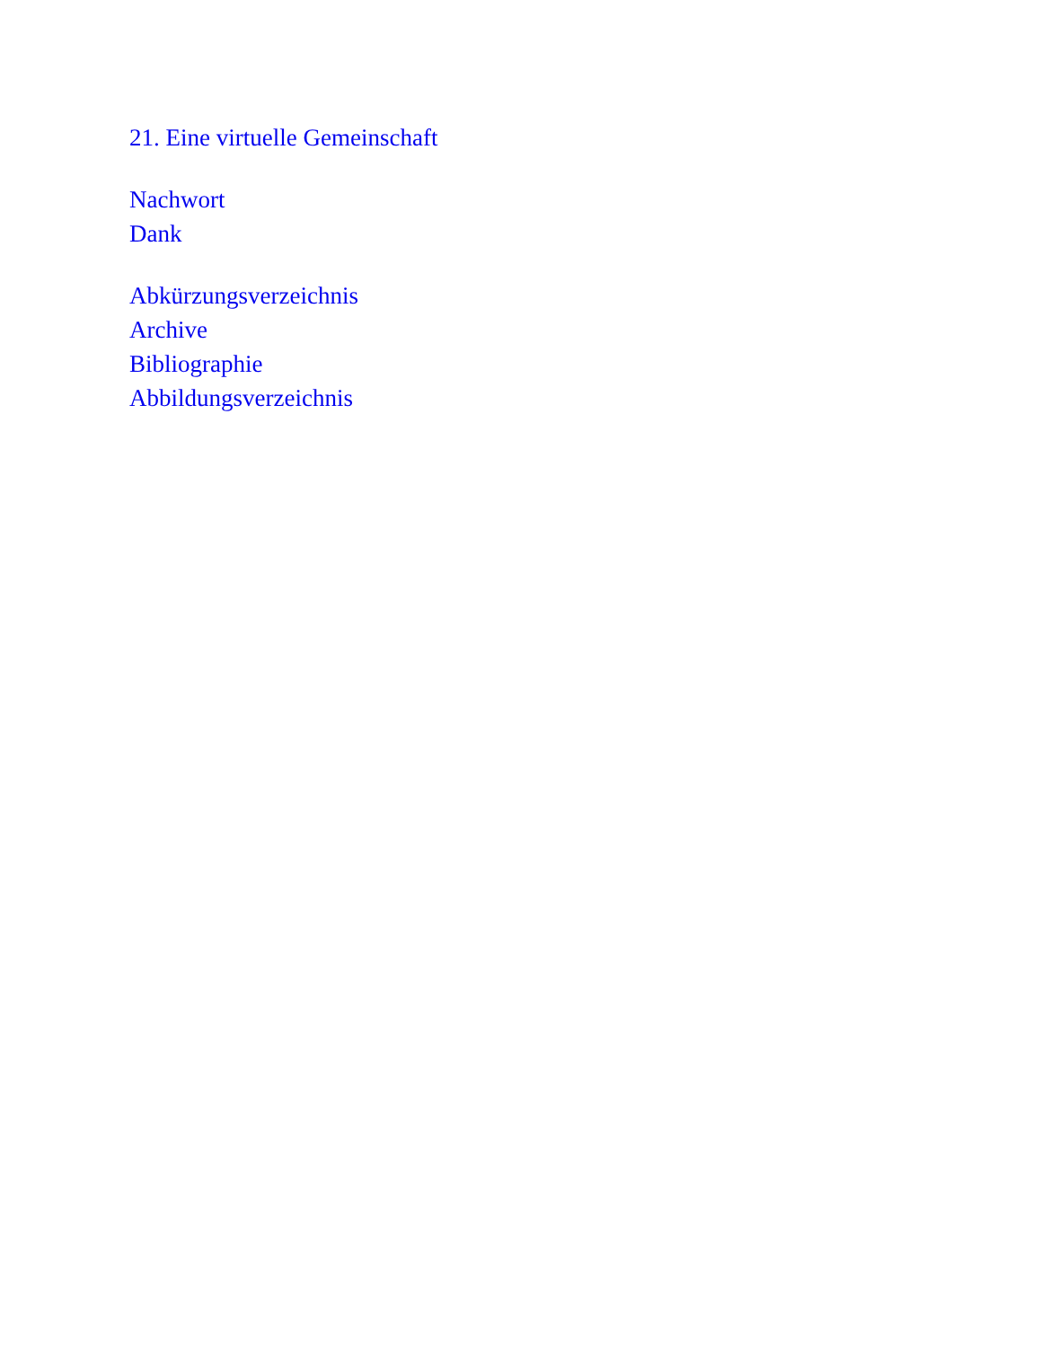21. Eine virtuelle Gemeinschaft
Nachwort
Dank
Abkürzungsverzeichnis
Archive
Bibliographie
Abbildungsverzeichnis